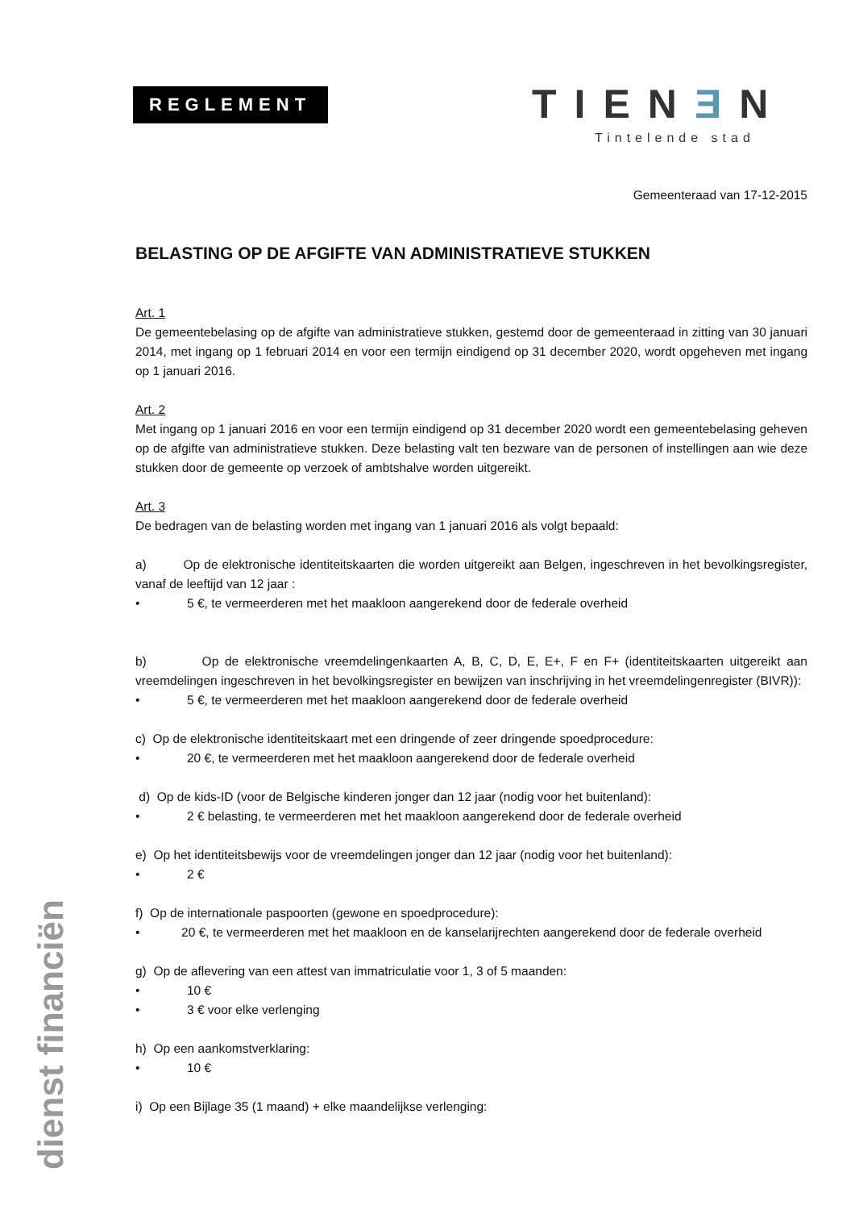REGLEMENT TIENƎN
Tintelende stad
dienst financiën
Gemeenteraad van 17-12-2015
BELASTING OP DE AFGIFTE VAN ADMINISTRATIEVE STUKKEN
Art. 1
De gemeentebelasing op de afgifte van administratieve stukken, gestemd door de gemeenteraad in zitting van 30 januari 2014, met ingang op 1 februari 2014 en voor een termijn eindigend op 31 december 2020, wordt opgeheven met ingang op 1 januari 2016.
Art. 2
Met ingang op 1 januari 2016 en voor een termijn eindigend op 31 december 2020 wordt een gemeentebelasing geheven op de afgifte van administratieve stukken. Deze belasting valt ten bezware van de personen of instellingen aan wie deze stukken door de gemeente op verzoek of ambtshalve worden uitgereikt.
Art. 3
De bedragen van de belasting worden met ingang van 1 januari 2016 als volgt bepaald:
a) Op de elektronische identiteitskaarten die worden uitgereikt aan Belgen, ingeschreven in het bevolkingsregister, vanaf de leeftijd van 12 jaar :
• 5 €, te vermeerderen met het maakloon aangerekend door de federale overheid
b) Op de elektronische vreemdelingenkaarten A, B, C, D, E, E+, F en F+ (identiteitskaarten uitgereikt aan vreemdelingen ingeschreven in het bevolkingsregister en bewijzen van inschrijving in het vreemdelingenregister (BIVR)):
• 5 €, te vermeerderen met het maakloon aangerekend door de federale overheid
c) Op de elektronische identiteitskaart met een dringende of zeer dringende spoedprocedure:
• 20 €, te vermeerderen met het maakloon aangerekend door de federale overheid
d) Op de kids-ID (voor de Belgische kinderen jonger dan 12 jaar (nodig voor het buitenland):
• 2 € belasting, te vermeerderen met het maakloon aangerekend door de federale overheid
e) Op het identiteitsbewijs voor de vreemdelingen jonger dan 12 jaar (nodig voor het buitenland):
• 2 €
f) Op de internationale paspoorten (gewone en spoedprocedure):
• 20 €, te vermeerderen met het maakloon en de kanselarijrechten aangerekend door de federale overheid
g) Op de aflevering van een attest van immatriculatie voor 1, 3 of 5 maanden:
• 10 €
• 3 € voor elke verlenging
h) Op een aankomstverklaring:
• 10 €
i) Op een Bijlage 35 (1 maand) + elke maandelijkse verlenging: